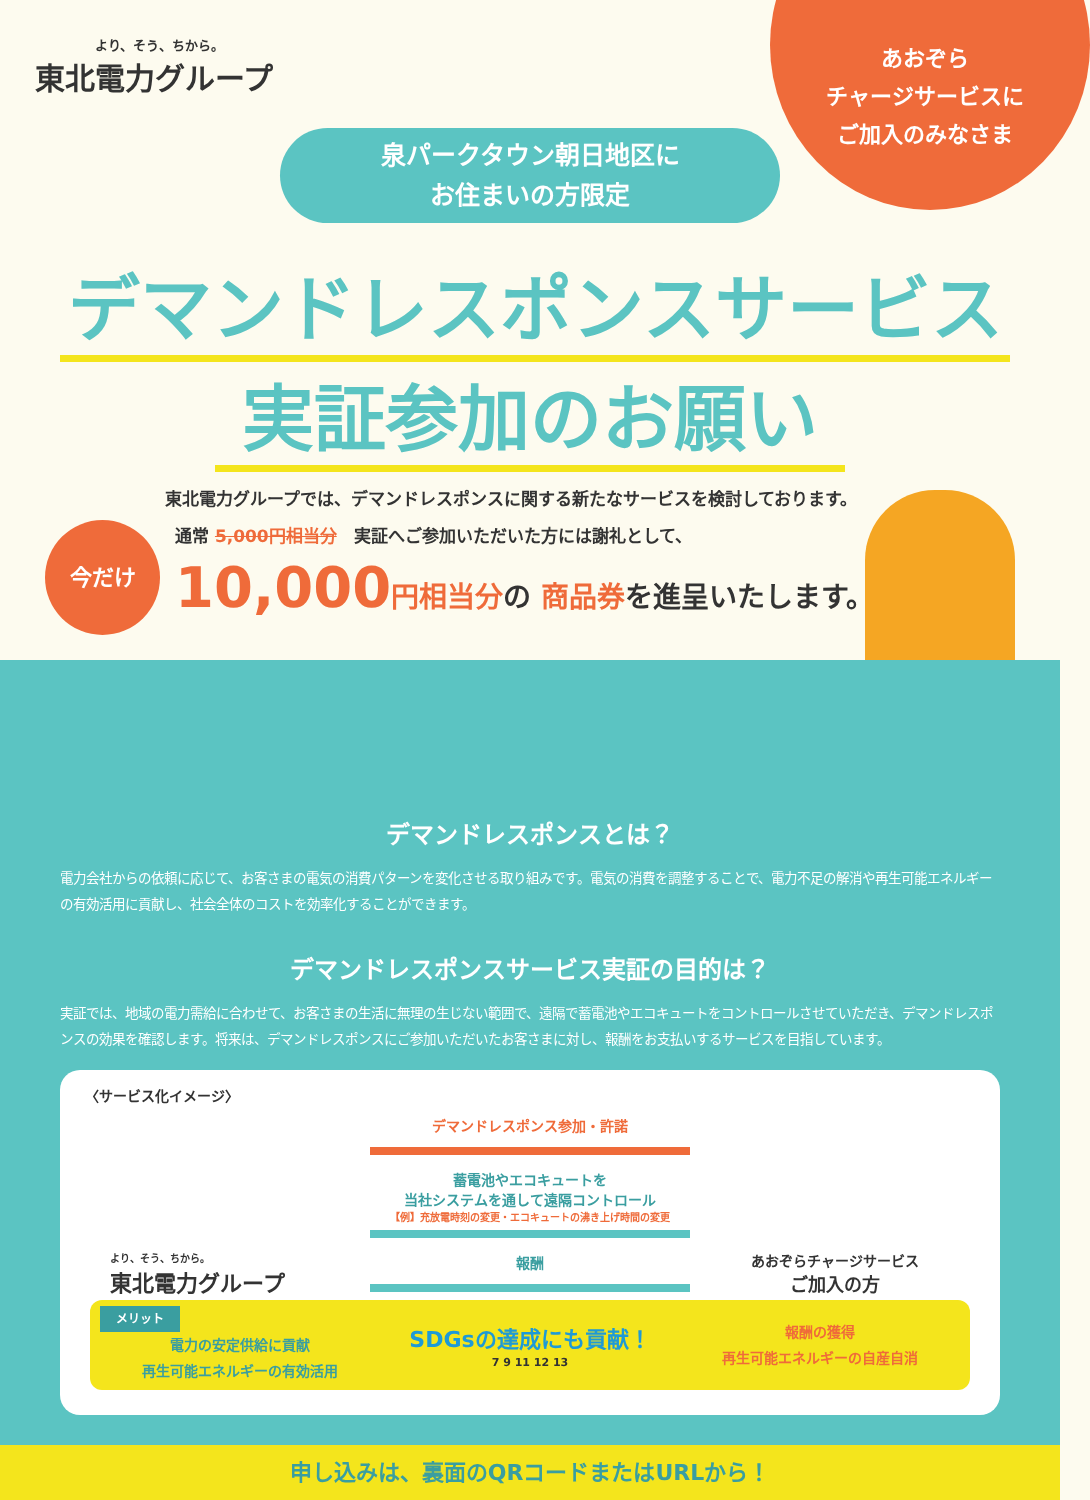あおぞら
チャージサービスに
ご加入のみなさま
より、そう、ちから。
東北電力グループ
泉パークタウン朝日地区に
お住まいの方限定
デマンドレスポンスサービス
実証参加のお願い
東北電力グループでは、デマンドレスポンスに関する新たなサービスを検討しております。
今だけ
通常 5,000円相当分　実証へご参加いただいた方には謝礼として、
10,000 円相当分の 商品券を進呈いたします。
デマンドレスポンスとは？
電力会社からの依頼に応じて、お客さまの電気の消費パターンを変化させる取り組みです。電気の消費を調整することで、電力不足の解消や再生可能エネルギーの有効活用に貢献し、社会全体のコストを効率化することができます。
デマンドレスポンスサービス実証の目的は？
実証では、地域の電力需給に合わせて、お客さまの生活に無理の生じない範囲で、遠隔で蓄電池やエコキュートをコントロールさせていただき、デマンドレスポンスの効果を確認します。将来は、デマンドレスポンスにご参加いただいたお客さまに対し、報酬をお支払いするサービスを目指しています。
〈サービス化イメージ〉
より、そう、ちから。
東北電力グループ
デマンドレスポンス参加・許諾
蓄電池やエコキュートを
当社システムを通して遠隔コントロール
【例】充放電時刻の変更・エコキュートの沸き上げ時間の変更
報酬
あおぞらチャージサービス
ご加入の方
メリット
電力の安定供給に貢献
再生可能エネルギーの有効活用
SDGsの達成にも貢献！
7 9 11 12 13
報酬の獲得
再生可能エネルギーの自産自消
申し込みは、裏面のQRコードまたはURLから！